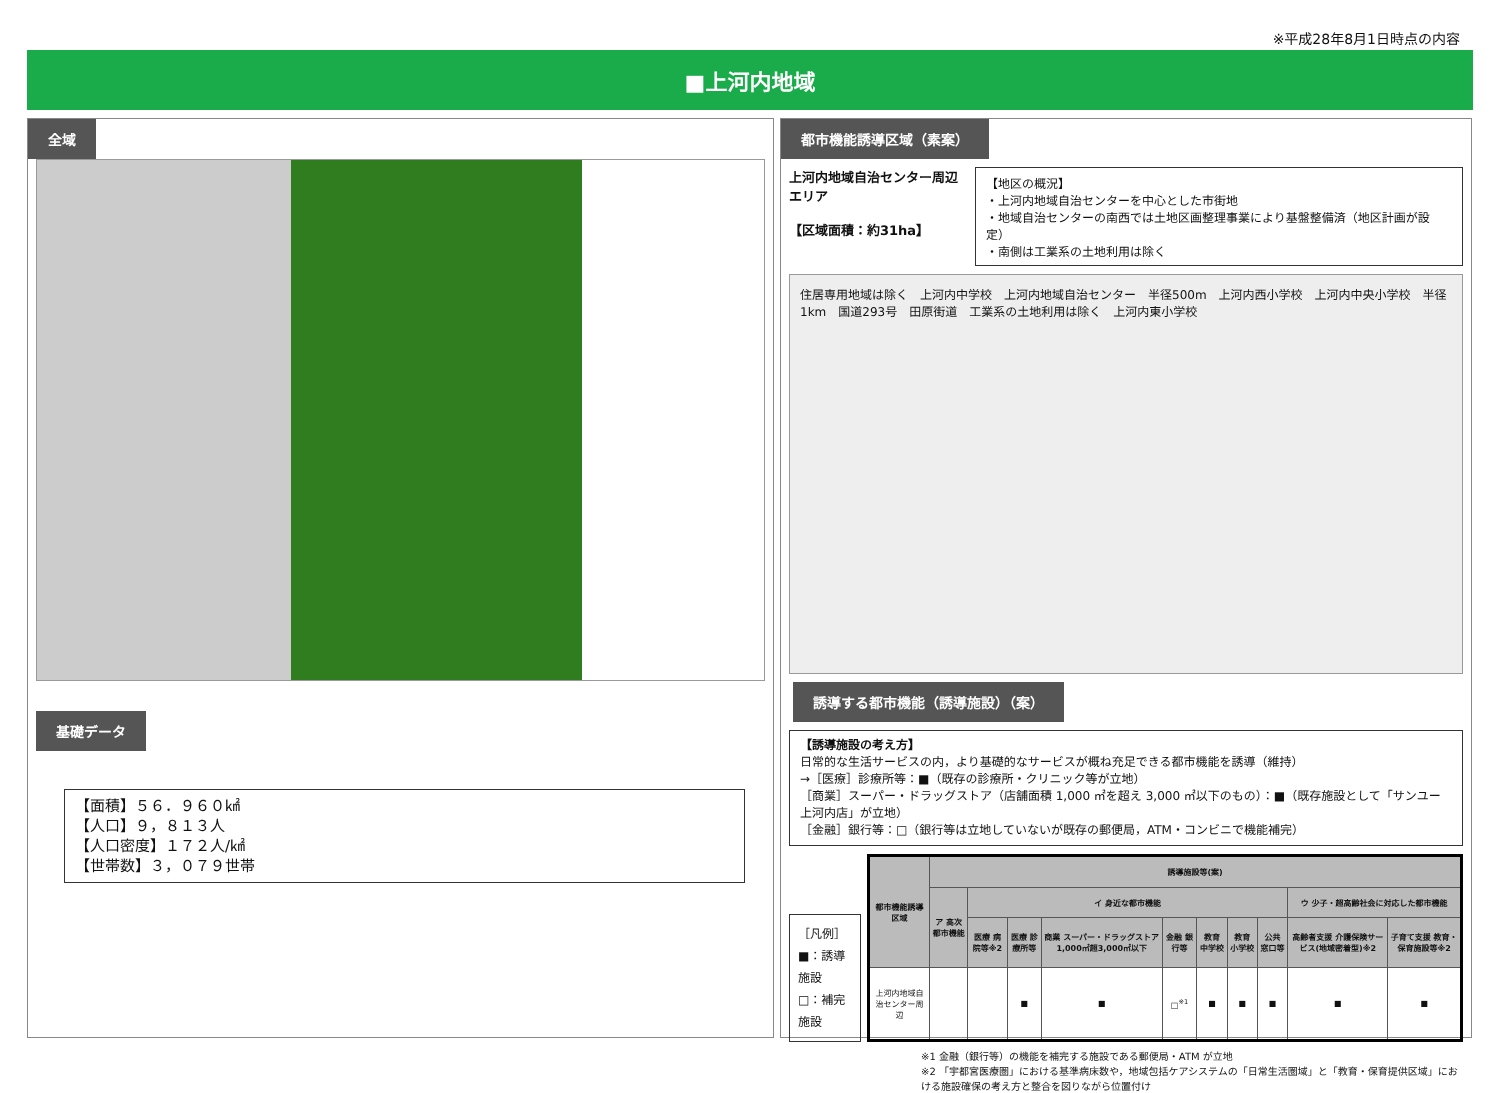※平成28年8月1日時点の内容
■上河内地域
全域
基礎データ
【面積】５６．９６０㎢
【人口】９，８１３人
【人口密度】１７２人/㎢
【世帯数】３，０７９世帯
都市機能誘導区域（素案）
上河内地域自治センター周辺エリア
【区域面積：約31ha】
【地区の概況】
・上河内地域自治センターを中心とした市街地
・地域自治センターの南西では土地区画整理事業により基盤整備済（地区計画が設定）
・南側は工業系の土地利用は除く
住居専用地域は除く　上河内中学校　上河内地域自治センター　半径500m　上河内西小学校　上河内中央小学校　半径1km　国道293号　田原街道　工業系の土地利用は除く　上河内東小学校
誘導する都市機能（誘導施設）（案）
【誘導施設の考え方】
日常的な生活サービスの内，より基礎的なサービスが概ね充足できる都市機能を誘導（維持）
→［医療］診療所等：■（既存の診療所・クリニック等が立地）
［商業］スーパー・ドラッグストア（店舗面積 1,000 ㎡を超え 3,000 ㎡以下のもの）：■（既存施設として「サンユー上河内店」が立地）
［金融］銀行等：□（銀行等は立地していないが既存の郵便局，ATM・コンビニで機能補完）
［凡例］
■：誘導施設
□：補完施設
| 都市機能誘導区域 | 誘導施設等(案) | | | | | | | | | |
| --- | --- | --- | --- | --- | --- | --- | --- | --- | --- | --- |
| | ア 高次都市機能 | イ 身近な都市機能 | | | | | | | ウ 少子・超高齢社会に対応した都市機能 | |
| | | 医療 病院等※2 | 医療 診療所等 | 商業 スーパー・ドラッグストア 1,000㎡超3,000㎡以下 | 金融 銀行等 | 教育 中学校 | 教育 小学校 | 公共 窓口等 | 高齢者支援 介護保険サービス(地域密着型)※2 | 子育て支援 教育・保育施設等※2 |
| 上河内地域自治センター周辺 | | | ■ | ■ | □<sup>※1</sup> | ■ | ■ | ■ | ■ | ■ |
※1 金融（銀行等）の機能を補完する施設である郵便局・ATM が立地
※2 「宇都宮医療圏」における基準病床数や，地域包括ケアシステムの「日常生活圏域」と「教育・保育提供区域」における施設確保の考え方と整合を図りながら位置付け